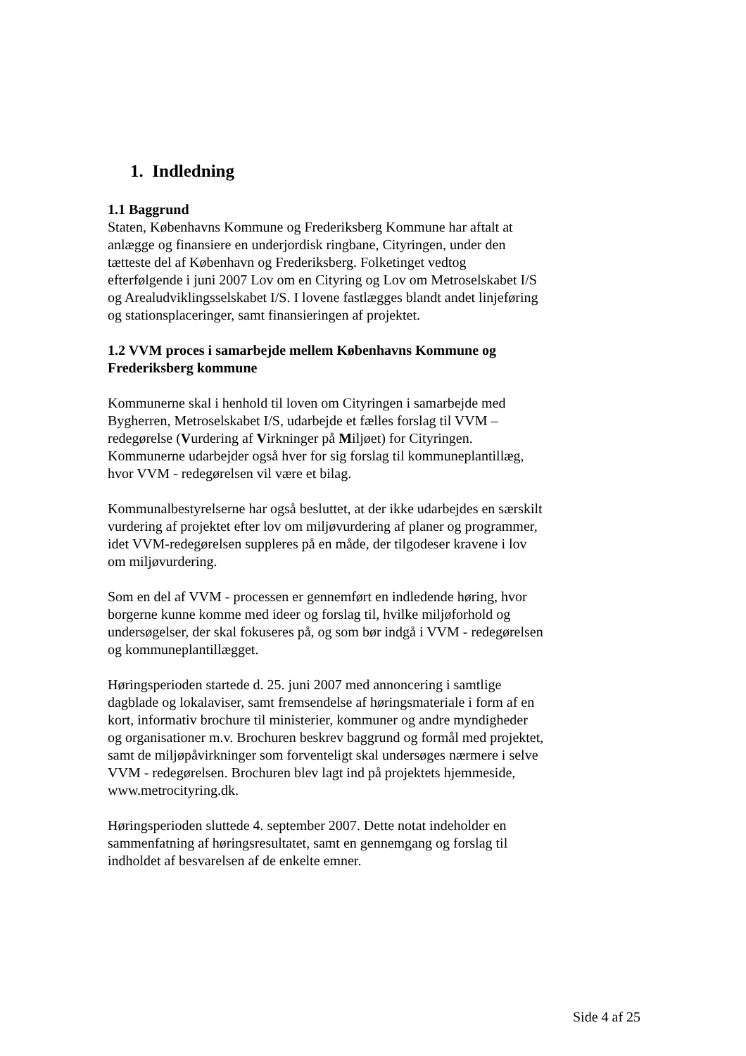1. Indledning
1.1 Baggrund
Staten, Københavns Kommune og Frederiksberg Kommune har aftalt at anlægge og finansiere en underjordisk ringbane, Cityringen, under den tætteste del af København og Frederiksberg. Folketinget vedtog efterfølgende i juni 2007 Lov om en Cityring og Lov om Metroselskabet I/S og Arealudviklingsselskabet I/S. I lovene fastlægges blandt andet linjeføring og stationsplaceringer, samt finansieringen af projektet.
1.2 VVM proces i samarbejde mellem Københavns Kommune og Frederiksberg kommune
Kommunerne skal i henhold til loven om Cityringen i samarbejde med Bygherren, Metroselskabet I/S, udarbejde et fælles forslag til VVM – redegørelse (Vurdering af Virkninger på Miljøet) for Cityringen. Kommunerne udarbejder også hver for sig forslag til kommuneplantillæg, hvor VVM - redegørelsen vil være et bilag.
Kommunalbestyrelserne har også besluttet, at der ikke udarbejdes en særskilt vurdering af projektet efter lov om miljøvurdering af planer og programmer, idet VVM-redegørelsen suppleres på en måde, der tilgodeser kravene i lov om miljøvurdering.
Som en del af VVM - processen er gennemført en indledende høring, hvor borgerne kunne komme med ideer og forslag til, hvilke miljøforhold og undersøgelser, der skal fokuseres på, og som bør indgå i VVM - redegørelsen og kommuneplantillægget.
Høringsperioden startede d. 25. juni 2007 med annoncering i samtlige dagblade og lokalaviser, samt fremsendelse af høringsmateriale i form af en kort, informativ brochure til ministerier, kommuner og andre myndigheder og organisationer m.v. Brochuren beskrev baggrund og formål med projektet, samt de miljøpåvirkninger som forventeligt skal undersøges nærmere i selve VVM - redegørelsen. Brochuren blev lagt ind på projektets hjemmeside, www.metrocityring.dk.
Høringsperioden sluttede 4. september 2007. Dette notat indeholder en sammenfatning af høringsresultatet, samt en gennemgang og forslag til indholdet af besvarelsen af de enkelte emner.
Side 4 af 25